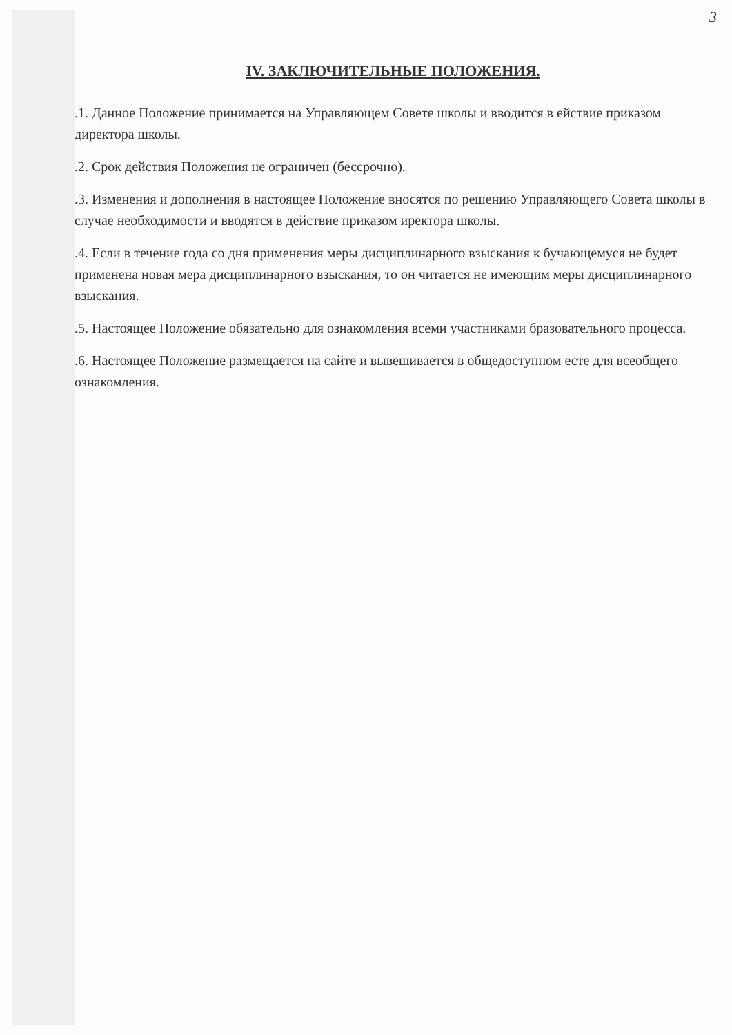3
IV. ЗАКЛЮЧИТЕЛЬНЫЕ ПОЛОЖЕНИЯ.
.1. Данное Положение принимается на Управляющем Совете школы и вводится в ействие приказом директора школы.
.2. Срок действия Положения не ограничен (бессрочно).
.3. Изменения и дополнения в настоящее Положение вносятся по решению Управляющего Совета школы в случае необходимости и вводятся в действие приказом иректора школы.
.4. Если в течение года со дня применения меры дисциплинарного взыскания к бучающемуся не будет применена новая мера дисциплинарного взыскания, то он читается не имеющим меры дисциплинарного взыскания.
.5. Настоящее Положение обязательно для ознакомления всеми участниками бразовательного процесса.
.6. Настоящее Положение размещается на сайте и вывешивается в общедоступном есте для всеобщего ознакомления.